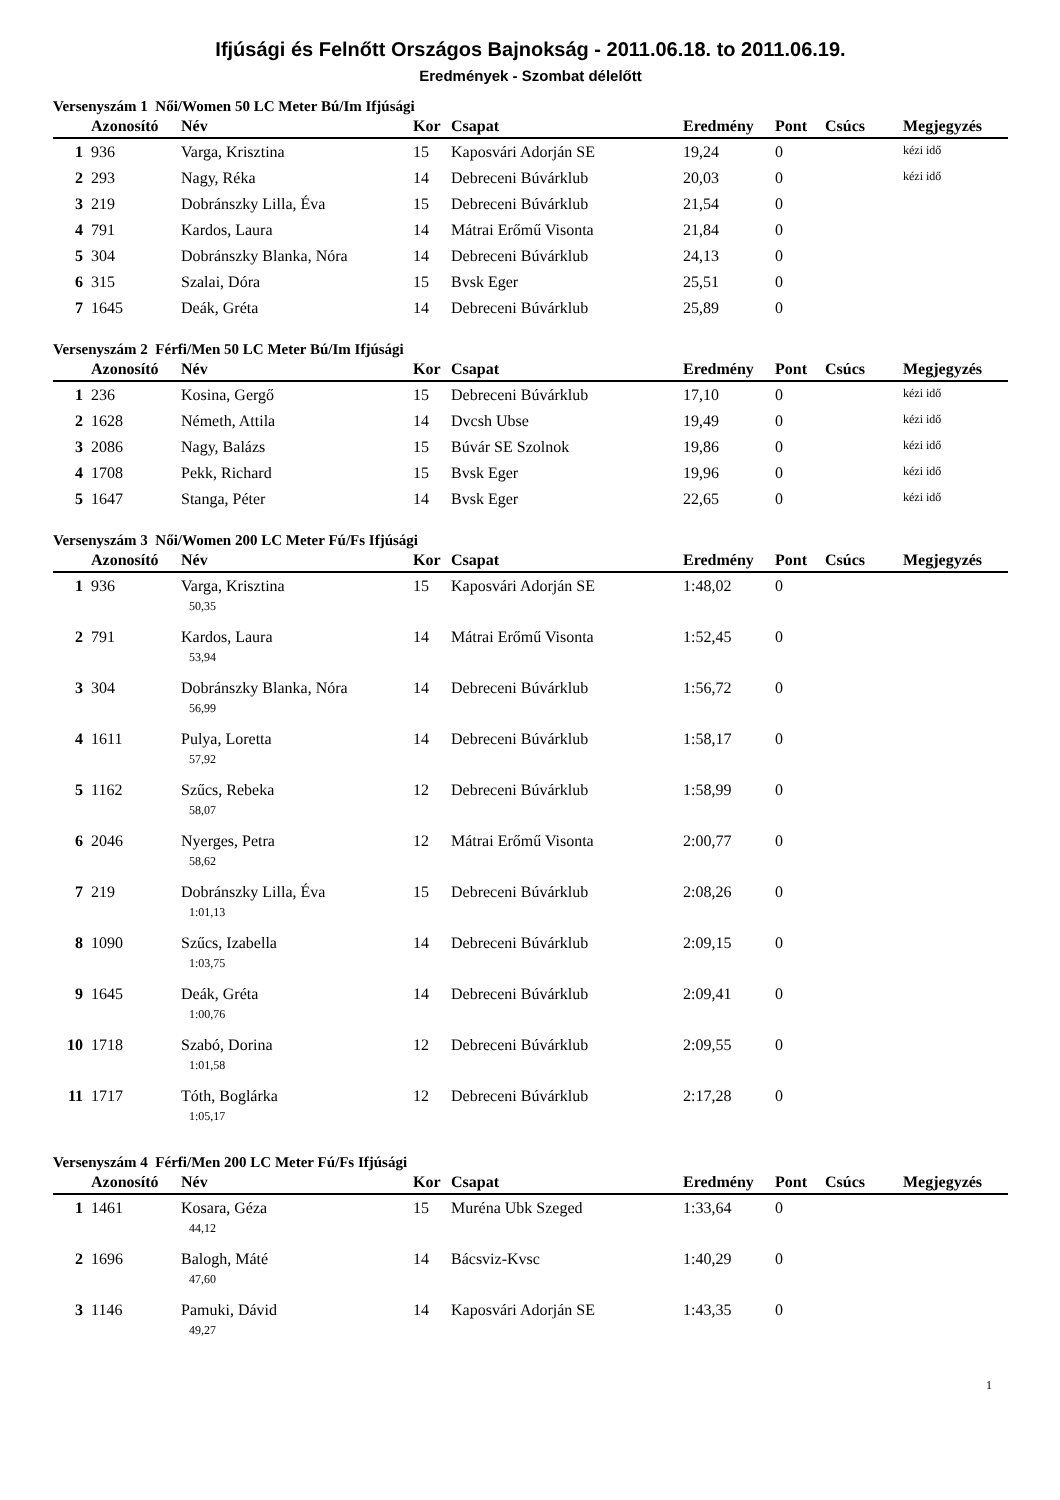Ifjúsági és Felnőtt Országos Bajnokság - 2011.06.18. to 2011.06.19.
Eredmények - Szombat délelőtt
Versenyszám 1 Női/Women 50 LC Meter Bú/Im Ifjúsági
| | Azonosító | Név | Kor | Csapat | Eredmény | Pont | Csúcs | Megjegyzés |
| --- | --- | --- | --- | --- | --- | --- | --- | --- |
| 1 | 936 | Varga, Krisztina | 15 | Kaposvári Adorján SE | 19,24 | 0 | | kézi idő |
| 2 | 293 | Nagy, Réka | 14 | Debreceni Búvárklub | 20,03 | 0 | | kézi idő |
| 3 | 219 | Dobránszky Lilla, Éva | 15 | Debreceni Búvárklub | 21,54 | 0 | | |
| 4 | 791 | Kardos, Laura | 14 | Mátrai Erőmű Visonta | 21,84 | 0 | | |
| 5 | 304 | Dobránszky Blanka, Nóra | 14 | Debreceni Búvárklub | 24,13 | 0 | | |
| 6 | 315 | Szalai, Dóra | 15 | Bvsk Eger | 25,51 | 0 | | |
| 7 | 1645 | Deák, Gréta | 14 | Debreceni Búvárklub | 25,89 | 0 | | |
Versenyszám 2 Férfi/Men 50 LC Meter Bú/Im Ifjúsági
| | Azonosító | Név | Kor | Csapat | Eredmény | Pont | Csúcs | Megjegyzés |
| --- | --- | --- | --- | --- | --- | --- | --- | --- |
| 1 | 236 | Kosina, Gergő | 15 | Debreceni Búvárklub | 17,10 | 0 | | kézi idő |
| 2 | 1628 | Németh, Attila | 14 | Dvcsh Ubse | 19,49 | 0 | | kézi idő |
| 3 | 2086 | Nagy, Balázs | 15 | Búvár SE Szolnok | 19,86 | 0 | | kézi idő |
| 4 | 1708 | Pekk, Richard | 15 | Bvsk Eger | 19,96 | 0 | | kézi idő |
| 5 | 1647 | Stanga, Péter | 14 | Bvsk Eger | 22,65 | 0 | | kézi idő |
Versenyszám 3 Női/Women 200 LC Meter Fú/Fs Ifjúsági
| | Azonosító | Név | Kor | Csapat | Eredmény | Pont | Csúcs | Megjegyzés |
| --- | --- | --- | --- | --- | --- | --- | --- | --- |
| 1 | 936 | Varga, Krisztina | 15 | Kaposvári Adorján SE | 1:48,02 | 0 | | |
| | | 50,35 | | | | | | |
| 2 | 791 | Kardos, Laura | 14 | Mátrai Erőmű Visonta | 1:52,45 | 0 | | |
| | | 53,94 | | | | | | |
| 3 | 304 | Dobránszky Blanka, Nóra | 14 | Debreceni Búvárklub | 1:56,72 | 0 | | |
| | | 56,99 | | | | | | |
| 4 | 1611 | Pulya, Loretta | 14 | Debreceni Búvárklub | 1:58,17 | 0 | | |
| | | 57,92 | | | | | | |
| 5 | 1162 | Szűcs, Rebeka | 12 | Debreceni Búvárklub | 1:58,99 | 0 | | |
| | | 58,07 | | | | | | |
| 6 | 2046 | Nyerges, Petra | 12 | Mátrai Erőmű Visonta | 2:00,77 | 0 | | |
| | | 58,62 | | | | | | |
| 7 | 219 | Dobránszky Lilla, Éva | 15 | Debreceni Búvárklub | 2:08,26 | 0 | | |
| | | 1:01,13 | | | | | | |
| 8 | 1090 | Szűcs, Izabella | 14 | Debreceni Búvárklub | 2:09,15 | 0 | | |
| | | 1:03,75 | | | | | | |
| 9 | 1645 | Deák, Gréta | 14 | Debreceni Búvárklub | 2:09,41 | 0 | | |
| | | 1:00,76 | | | | | | |
| 10 | 1718 | Szabó, Dorina | 12 | Debreceni Búvárklub | 2:09,55 | 0 | | |
| | | 1:01,58 | | | | | | |
| 11 | 1717 | Tóth, Boglárka | 12 | Debreceni Búvárklub | 2:17,28 | 0 | | |
| | | 1:05,17 | | | | | | |
Versenyszám 4 Férfi/Men 200 LC Meter Fú/Fs Ifjúsági
| | Azonosító | Név | Kor | Csapat | Eredmény | Pont | Csúcs | Megjegyzés |
| --- | --- | --- | --- | --- | --- | --- | --- | --- |
| 1 | 1461 | Kosara, Géza | 15 | Muréna Ubk Szeged | 1:33,64 | 0 | | |
| | | 44,12 | | | | | | |
| 2 | 1696 | Balogh, Máté | 14 | Bácsviz-Kvsc | 1:40,29 | 0 | | |
| | | 47,60 | | | | | | |
| 3 | 1146 | Pamuki, Dávid | 14 | Kaposvári Adorján SE | 1:43,35 | 0 | | |
| | | 49,27 | | | | | | |
1